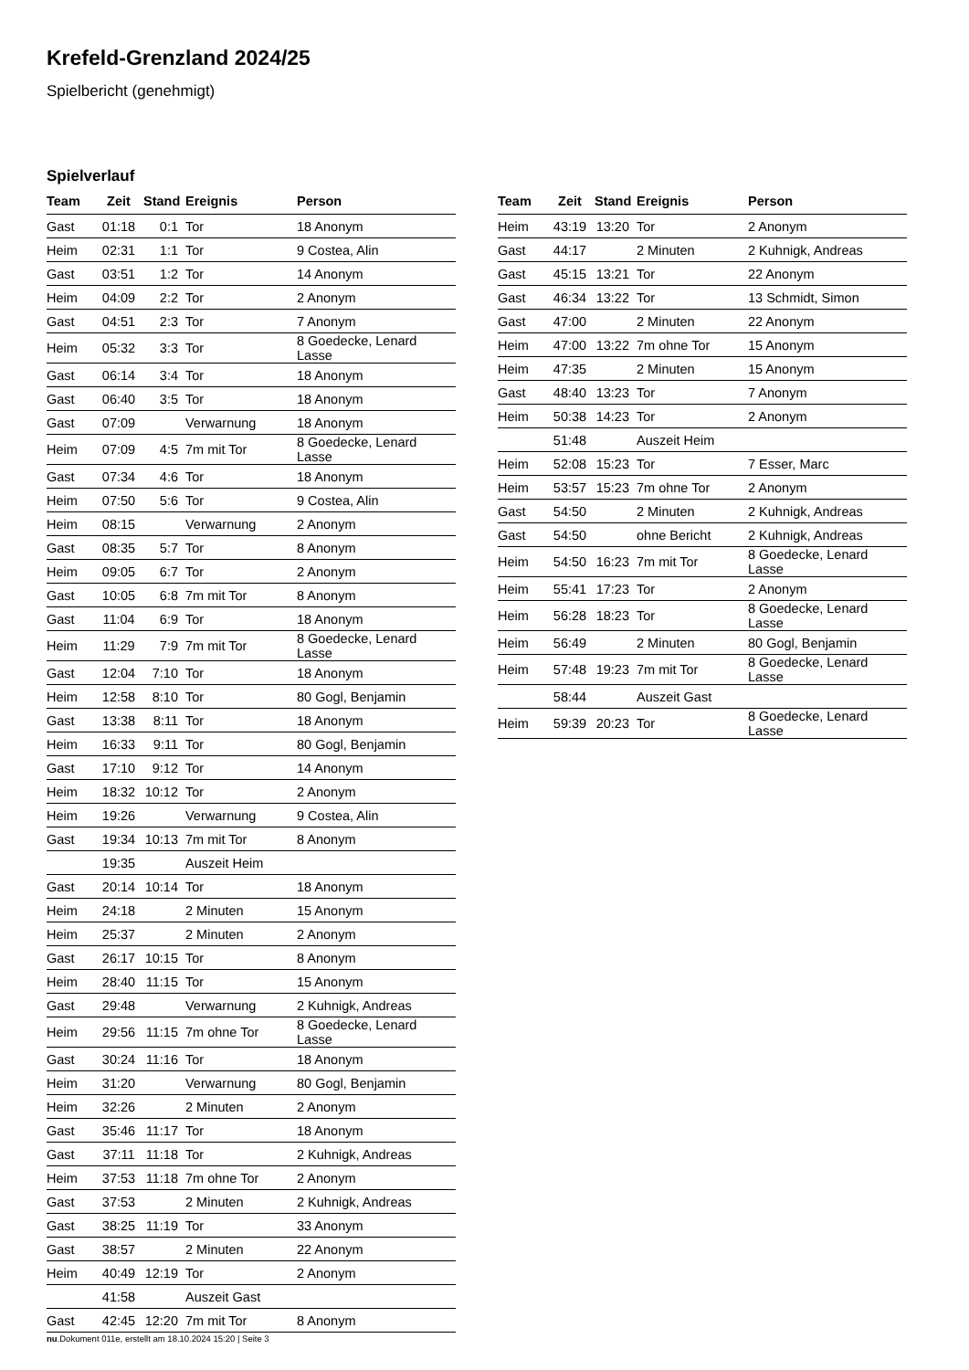Krefeld-Grenzland 2024/25
Spielbericht (genehmigt)
Spielverlauf
| Team | Zeit | Stand | Ereignis | Person |
| --- | --- | --- | --- | --- |
| Gast | 01:18 | 0:1 | Tor | 18 Anonym |
| Heim | 02:31 | 1:1 | Tor | 9 Costea, Alin |
| Gast | 03:51 | 1:2 | Tor | 14 Anonym |
| Heim | 04:09 | 2:2 | Tor | 2 Anonym |
| Gast | 04:51 | 2:3 | Tor | 7 Anonym |
| Heim | 05:32 | 3:3 | Tor | 8 Goedecke, Lenard Lasse |
| Gast | 06:14 | 3:4 | Tor | 18 Anonym |
| Gast | 06:40 | 3:5 | Tor | 18 Anonym |
| Gast | 07:09 | | Verwarnung | 18 Anonym |
| Heim | 07:09 | 4:5 | 7m mit Tor | 8 Goedecke, Lenard Lasse |
| Gast | 07:34 | 4:6 | Tor | 18 Anonym |
| Heim | 07:50 | 5:6 | Tor | 9 Costea, Alin |
| Heim | 08:15 | | Verwarnung | 2 Anonym |
| Gast | 08:35 | 5:7 | Tor | 8 Anonym |
| Heim | 09:05 | 6:7 | Tor | 2 Anonym |
| Gast | 10:05 | 6:8 | 7m mit Tor | 8 Anonym |
| Gast | 11:04 | 6:9 | Tor | 18 Anonym |
| Heim | 11:29 | 7:9 | 7m mit Tor | 8 Goedecke, Lenard Lasse |
| Gast | 12:04 | 7:10 | Tor | 18 Anonym |
| Heim | 12:58 | 8:10 | Tor | 80 Gogl, Benjamin |
| Gast | 13:38 | 8:11 | Tor | 18 Anonym |
| Heim | 16:33 | 9:11 | Tor | 80 Gogl, Benjamin |
| Gast | 17:10 | 9:12 | Tor | 14 Anonym |
| Heim | 18:32 | 10:12 | Tor | 2 Anonym |
| Heim | 19:26 | | Verwarnung | 9 Costea, Alin |
| Gast | 19:34 | 10:13 | 7m mit Tor | 8 Anonym |
| | 19:35 | | Auszeit Heim | |
| Gast | 20:14 | 10:14 | Tor | 18 Anonym |
| Heim | 24:18 | | 2 Minuten | 15 Anonym |
| Heim | 25:37 | | 2 Minuten | 2 Anonym |
| Gast | 26:17 | 10:15 | Tor | 8 Anonym |
| Heim | 28:40 | 11:15 | Tor | 15 Anonym |
| Gast | 29:48 | | Verwarnung | 2 Kuhnigk, Andreas |
| Heim | 29:56 | 11:15 | 7m ohne Tor | 8 Goedecke, Lenard Lasse |
| Gast | 30:24 | 11:16 | Tor | 18 Anonym |
| Heim | 31:20 | | Verwarnung | 80 Gogl, Benjamin |
| Heim | 32:26 | | 2 Minuten | 2 Anonym |
| Gast | 35:46 | 11:17 | Tor | 18 Anonym |
| Gast | 37:11 | 11:18 | Tor | 2 Kuhnigk, Andreas |
| Heim | 37:53 | 11:18 | 7m ohne Tor | 2 Anonym |
| Gast | 37:53 | | 2 Minuten | 2 Kuhnigk, Andreas |
| Gast | 38:25 | 11:19 | Tor | 33 Anonym |
| Gast | 38:57 | | 2 Minuten | 22 Anonym |
| Heim | 40:49 | 12:19 | Tor | 2 Anonym |
| | 41:58 | | Auszeit Gast | |
| Gast | 42:45 | 12:20 | 7m mit Tor | 8 Anonym |
| Team | Zeit | Stand | Ereignis | Person |
| --- | --- | --- | --- | --- |
| Heim | 43:19 | 13:20 | Tor | 2 Anonym |
| Gast | 44:17 | | 2 Minuten | 2 Kuhnigk, Andreas |
| Gast | 45:15 | 13:21 | Tor | 22 Anonym |
| Gast | 46:34 | 13:22 | Tor | 13 Schmidt, Simon |
| Gast | 47:00 | | 2 Minuten | 22 Anonym |
| Heim | 47:00 | 13:22 | 7m ohne Tor | 15 Anonym |
| Heim | 47:35 | | 2 Minuten | 15 Anonym |
| Gast | 48:40 | 13:23 | Tor | 7 Anonym |
| Heim | 50:38 | 14:23 | Tor | 2 Anonym |
| | 51:48 | | Auszeit Heim | |
| Heim | 52:08 | 15:23 | Tor | 7 Esser, Marc |
| Heim | 53:57 | 15:23 | 7m ohne Tor | 2 Anonym |
| Gast | 54:50 | | 2 Minuten | 2 Kuhnigk, Andreas |
| Gast | 54:50 | | ohne Bericht | 2 Kuhnigk, Andreas |
| Heim | 54:50 | 16:23 | 7m mit Tor | 8 Goedecke, Lenard Lasse |
| Heim | 55:41 | 17:23 | Tor | 2 Anonym |
| Heim | 56:28 | 18:23 | Tor | 8 Goedecke, Lenard Lasse |
| Heim | 56:49 | | 2 Minuten | 80 Gogl, Benjamin |
| Heim | 57:48 | 19:23 | 7m mit Tor | 8 Goedecke, Lenard Lasse |
| | 58:44 | | Auszeit Gast | |
| Heim | 59:39 | 20:23 | Tor | 8 Goedecke, Lenard Lasse |
nu.Dokument 011e, erstellt am 18.10.2024 15:20 | Seite 3